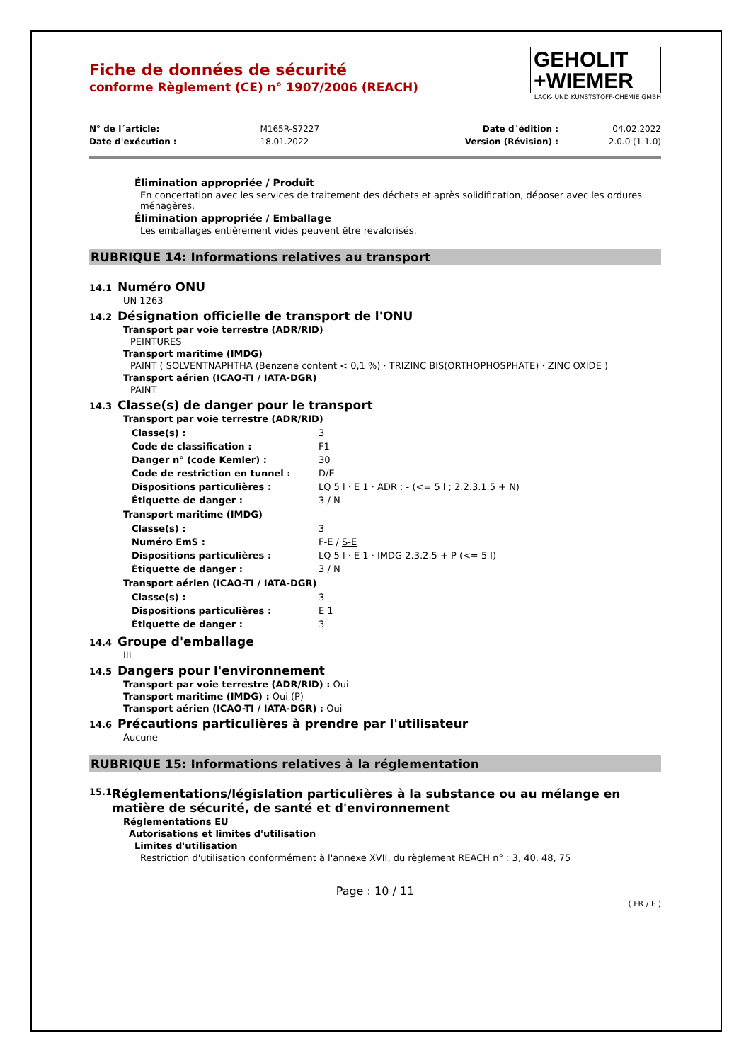GEHOLIT
+WIEMER
LACK- UND KUNSTSTOFF-CHEMIE GMBH
Fiche de données de sécurité
conforme Règlement (CE) n° 1907/2006 (REACH)
| N° de l´article: | M165R-S7227 | Date d´édition : | 04.02.2022 |
| Date d'exécution : | 18.01.2022 | Version (Révision) : | 2.0.0 (1.1.0) |
Élimination appropriée / Produit
En concertation avec les services de traitement des déchets et après solidification, déposer avec les ordures ménagères.
Élimination appropriée / Emballage
Les emballages entièrement vides peuvent être revalorisés.
RUBRIQUE 14: Informations relatives au transport
14.1 Numéro ONU
UN 1263
14.2 Désignation officielle de transport de l'ONU
Transport par voie terrestre (ADR/RID)
PEINTURES
Transport maritime (IMDG)
PAINT ( SOLVENTNAPHTHA (Benzene content < 0,1 %) · TRIZINC BIS(ORTHOPHOSPHATE) · ZINC OXIDE )
Transport aérien (ICAO-TI / IATA-DGR)
PAINT
14.3 Classe(s) de danger pour le transport
Transport par voie terrestre (ADR/RID)
| Classe(s) : | 3 |
| Code de classification : | F1 |
| Danger n° (code Kemler) : | 30 |
| Code de restriction en tunnel : | D/E |
| Dispositions particulières : | LQ 5 l · E 1 · ADR : - (<= 5 l ; 2.2.3.1.5 + N) |
| Étiquette de danger : | 3 / N |
Transport maritime (IMDG)
| Classe(s) : | 3 |
| Numéro EmS : | F-E / S-E |
| Dispositions particulières : | LQ 5 l · E 1 · IMDG 2.3.2.5 + P (<= 5 l) |
| Étiquette de danger : | 3 / N |
Transport aérien (ICAO-TI / IATA-DGR)
| Classe(s) : | 3 |
| Dispositions particulières : | E 1 |
| Étiquette de danger : | 3 |
14.4 Groupe d'emballage
III
14.5 Dangers pour l'environnement
Transport par voie terrestre (ADR/RID) : Oui
Transport maritime (IMDG) : Oui (P)
Transport aérien (ICAO-TI / IATA-DGR) : Oui
14.6 Précautions particulières à prendre par l'utilisateur
Aucune
RUBRIQUE 15: Informations relatives à la réglementation
15.1
Réglementations/législation particulières à la substance ou au mélange en matière de sécurité, de santé et d'environnement
Réglementations EU
Autorisations et limites d'utilisation
Limites d'utilisation
Restriction d'utilisation conformément à l'annexe XVII, du règlement REACH n° : 3, 40, 48, 75
Page : 10 / 11
( FR / F )